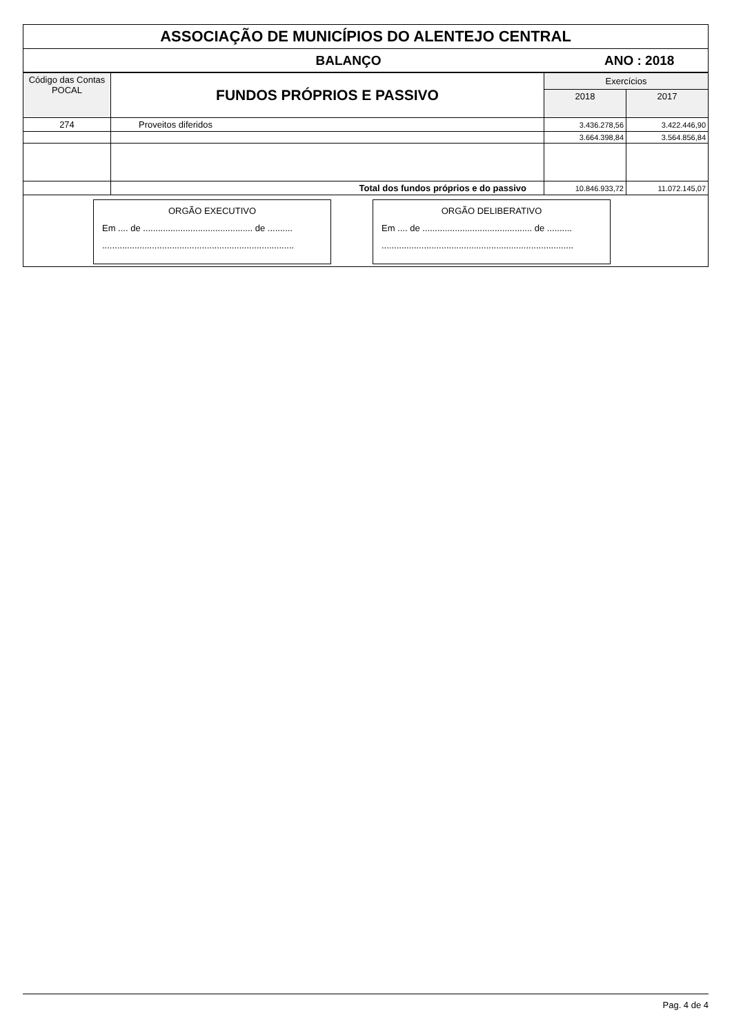ASSOCIAÇÃO DE MUNICÍPIOS DO ALENTEJO CENTRAL
BALANÇO ANO : 2018
| Código das Contas POCAL | FUNDOS PRÓPRIOS E PASSIVO | Exercícios | |
| --- | --- | --- | --- |
| | | 2018 | 2017 |
| 274 | Proveitos diferidos | 3.436.278,56 | 3.422.446,90 |
| | | 3.664.398,84 | 3.564.856,84 |
| | Total dos fundos próprios e do passivo | 10.846.933,72 | 11.072.145,07 |
ORGÃO EXECUTIVO
Em .... de ............................................ de ..........
.............................................................................
ORGÃO DELIBERATIVO
Em .... de ............................................ de ..........
.............................................................................
Pag. 4 de 4